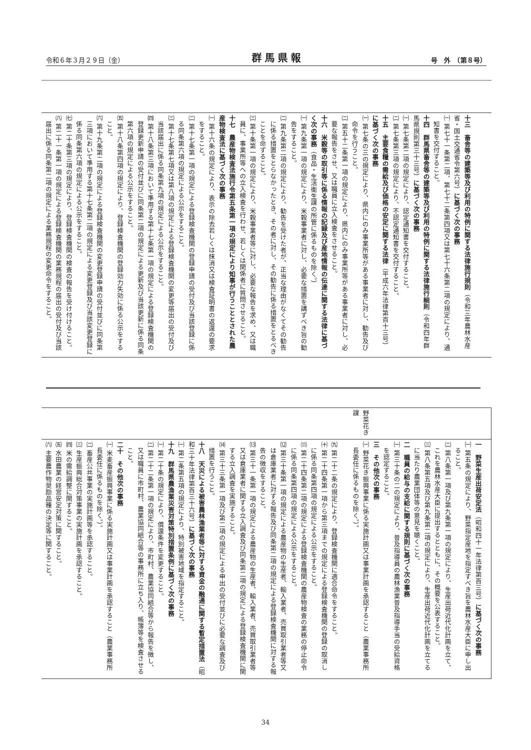令和６年３月２９日（金） 群馬県報 号　外　（第８号）
| 十三 畜舎等の建築等及び利用の特例に関する法律施行規則 （令和三年農林水産省・国土交通省令第六号） に基づく次の事務 ㈠ 第七十一条第二項、第七十二条第四項又は第七十六条第二項の規定により、通知書を交付すること。 十四 群馬県畜舎等の建築等及び利用の特例に関する法律施行細則 （令和四年群馬県規則第三十三号） に基づく次の事務 ㈠ 第七条第二項の規定により、認定通知書を交付すること。 ㈡ 第七条第三項の規定により、不認定通知書を交付すること。 十五 主要食糧の需給及び価格の安定に関する法律 （平成六年法律第百十三号） に基づく次の事務 ㈠ 第七条の三の規定により、県内にのみ事業所等がある事業者に対し、勧告及び命令を行うこと。 ㈡ 第五十二条第一項の規定により、県内にのみ事業所等がある事業者に対し、必要な報告をさせ、又は職員に立入検査をさせること。 十六 米穀等の取引等に係る情報の記録及び産地情報の伝達に関する法律に基づく次の事務 （食品・生活衛生課の所管に係るものを除く。） ㈠ 第九条第一項の規定により、米穀事業者に対し、必要な措置を講ずべき旨の勧告をすること。 ㈡ 第九条第二項の規定により、勧告を受けた者が、正当な理由がなくてその勧告に係る措置をとらなかったとき、その者に対し、その勧告に係る措置をとるべきことを命ずること。 ㈢ 第十条第一項の規定により、米穀事業者等に対し、必要な報告を求め、又は職員に、事業所等への立入検査を行わせ、若しくは関係者に質問させること。 十七 農産物検査法施行令第五条第一項の規定により知事が行うこととされた農産物検査法に基づく次の事務 ㈠ 第十六条の規定により、表示の除去若しくは抹消又は検査証明書の返還の要求をすること。 ㈡ 第十七条第一項の規定による登録検査機関の登録申請の受付及び当該登録に係る同条第六項の規定による公示をすること。 ㈢ 第十七条第七項又は第八項の規定による登録検査機関の変更等届出の受付及び当該届出に係る同条第九項の規定による公示をすること。 ㈣ 第十八条第三項において準用する第十七条第一項の規定による登録検査機関の登録更新申請の受付並びに同条第二項の規定による更新及び当該更新に係る同条第六項の規定による公示をすること。 ㈤ 第十八条第四項の規定により、登録検査機関の登録効力失効に係る公示をすること。 ㈥ 第十九条第二項の規定による登録検査機関の変更登録申請の受付並びに同条第三項において準用する第十七条第二項の規定による変更登録及び当該変更登録に係る同条第六項の規定による公示をすること。 ㈦ 第二十条第三項の規定により、登録検査機関の検査の報告を受け付けること。 ㈧ 第二十一条第一項の規定による登録検査機関の業務規程の届出の受付及び当該届出に係る同条第二項の規定による業務規程の変更命令をすること。 |
| | 野菜花き課 |
| ㈨ 第二十二条の規定により、登録検査機関に適合命令をすること。 ㈩ 第二十四条第一項から第三項までの規定による登録検査機関の登録の取消しに係る同条第四項の規定による公示をすること。 ⑾ 第二十四条第二項の規定による登録検査機関の農産物検査の業務の停止命令に係る同条第四項の規定による公示をすること。 ⑿ 第三十条第一項の規定による農産物の生産者、輸入業者、売買取引業者等又は倉庫業者に対する報告及び同条第二項の規定による登録検査機関に対する報告の徴収をすること。 ⒀ 第三十一条第一項の規定による農産物の生産者、輸入業者、売買取引業者等又は倉庫業者に関する立入調査及び同条第二項の規定による登録検査機関に関する立入調査を実施すること。 ⒁ 第三十三条第一項及び第二項の規定による申出の受付並びに必要な調査及び措置を行うこと。 十八 天災による被害農林漁業者等に対する資金の融通に関する暫定措置法 （昭和三十年法律第百三十六号） に基づく次の事務 ㈠ 第二条第五項の規定により、特別被害地域を指定すること。 十九 群馬県農漁業災害対策特別措置条例に基づく次の事務 ㈠ 第二十条の規定により、償還条件を変更すること。 ㈡ 第二十二条第一項の規定により、市町村、農業協同組合等から報告を徴し、又は職員に市町村、農業協同組合等の事務所に立ち入り、帳簿等を検査させること。 二十 その他次の事務 ㈠ 米麦畜産振興事業に係る実施計画又は事業計画を承認すること（農業事務所長委任に係るものを除く。）。 ㈡ 畜産公共事業の実施計画等を承認すること。 ㈢ 生産振興総合対策事業の実施計画を承認すること。 ㈣ 米の需給調整に関すること。 ㈤ 水田農業の経営安定対策に関すること。 ㈥ 主要農作物奨励品種の決定等に関すること。 | 一 野菜生産出荷安定法 （昭和四十一年法律第百三号） に基づく次の事務 ㈠ 第五条の規定により、野菜指定産地を指定すべき旨を農林水産大臣に申し出ること。 ㈡ 第八条第一項及び第九条第一項の規定により、生産出荷近代化計画を立て、これを農林水産大臣に提出するとともに、その概要を公表すること。 ㈢ 第八条第五項及び第九条第二項の規定により、生産出荷近代化計画を立てるに当たり農業団体等の意見を聴くこと。 二 職員の給与の支給に関する規則に基づく次の事務 ㈠ 第三十条の二の規定により、普及指導員の農林漁業普及指導手当の受給資格を認定すること。 三 その他次の事務 ㈠ 野菜花き振興事業に係る実施計画又は事業計画を承認すること（農業事務所長委任に係るものを除く。）。 |
34